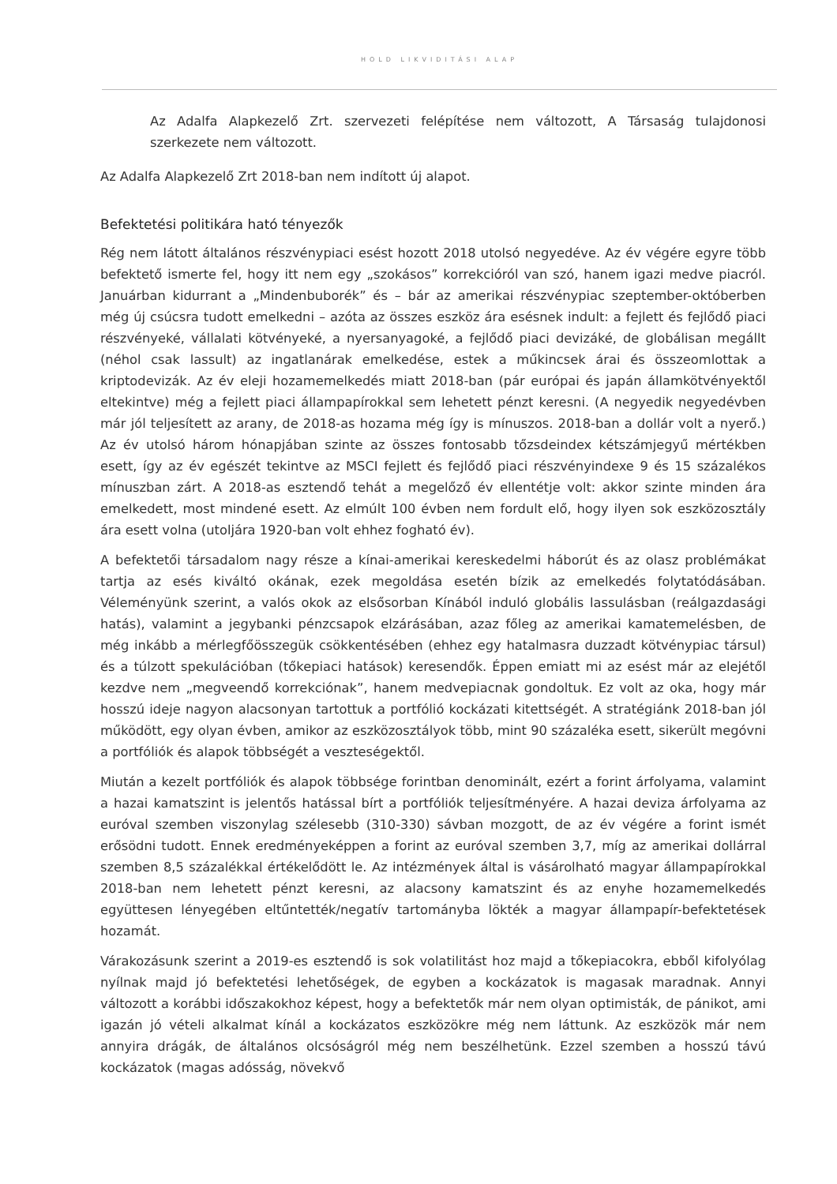HOLD LIKVIDITÁSI ALAP
Az Adalfa Alapkezelő Zrt. szervezeti felépítése nem változott, A Társaság tulajdonosi szerkezete nem változott.
Az Adalfa Alapkezelő Zrt 2018-ban nem indított új alapot.
Befektetési politikára ható tényezők
Rég nem látott általános részvénypiaci esést hozott 2018 utolsó negyedéve. Az év végére egyre több befektető ismerte fel, hogy itt nem egy „szokásos” korrekcióról van szó, hanem igazi medve piacról. Januárban kidurrant a „Mindenbuborék” és – bár az amerikai részvénypiac szeptember-októberben még új csúcsra tudott emelkedni – azóta az összes eszköz ára esésnek indult: a fejlett és fejlődő piaci részvényeké, vállalati kötvényeké, a nyersanyagoké, a fejlődő piaci devizáké, de globálisan megállt (néhol csak lassult) az ingatlanárak emelkedése, estek a műkincsek árai és összeomlottak a kriptodevizák. Az év eleji hozamemelkedés miatt 2018-ban (pár európai és japán államkötvényektől eltekintve) még a fejlett piaci állampapírokkal sem lehetett pénzt keresni. (A negyedik negyedévben már jól teljesített az arany, de 2018-as hozama még így is mínuszos. 2018-ban a dollár volt a nyerő.) Az év utolsó három hónapjában szinte az összes fontosabb tőzsdeindex kétszámjegyű mértékben esett, így az év egészét tekintve az MSCI fejlett és fejlődő piaci részvényindexe 9 és 15 százalékos mínuszban zárt. A 2018-as esztendő tehát a megelőző év ellentétje volt: akkor szinte minden ára emelkedett, most mindené esett. Az elmúlt 100 évben nem fordult elő, hogy ilyen sok eszközosztály ára esett volna (utoljára 1920-ban volt ehhez fogható év).
A befektetői társadalom nagy része a kínai-amerikai kereskedelmi háborút és az olasz problémákat tartja az esés kiváltó okának, ezek megoldása esetén bízik az emelkedés folytatódásában. Véleményünk szerint, a valós okok az elsősorban Kínából induló globális lassulásban (reálgazdasági hatás), valamint a jegybanki pénzcsapok elzárásában, azaz főleg az amerikai kamatemelésben, de még inkább a mérlegfőösszegük csökkentésében (ehhez egy hatalmasra duzzadt kötvénypiac társul) és a túlzott spekulációban (tőkepiaci hatások) keresendők. Éppen emiatt mi az esést már az elejétől kezdve nem „megveendő korrekciónak”, hanem medvepiacnak gondoltuk. Ez volt az oka, hogy már hosszú ideje nagyon alacsonyan tartottuk a portfólió kockázati kitettségét. A stratégiánk 2018-ban jól működött, egy olyan évben, amikor az eszközosztályok több, mint 90 százaléka esett, sikerült megóvni a portfóliók és alapok többségét a veszteségektől.
Miután a kezelt portfóliók és alapok többsége forintban denominált, ezért a forint árfolyama, valamint a hazai kamatszint is jelentős hatással bírt a portfóliók teljesítményére. A hazai deviza árfolyama az euróval szemben viszonylag szélesebb (310-330) sávban mozgott, de az év végére a forint ismét erősödni tudott. Ennek eredményeképpen a forint az euróval szemben 3,7, míg az amerikai dollárral szemben 8,5 százalékkal értékelődött le. Az intézmények által is vásárolható magyar állampapírokkal 2018-ban nem lehetett pénzt keresni, az alacsony kamatszint és az enyhe hozamemelkedés együttesen lényegében eltűntették/negatív tartományba lökték a magyar állampapír-befektetések hozamát.
Várakozásunk szerint a 2019-es esztendő is sok volatilitást hoz majd a tőkepiacokra, ebből kifolyólag nyílnak majd jó befektetési lehetőségek, de egyben a kockázatok is magasak maradnak. Annyi változott a korábbi időszakokhoz képest, hogy a befektetők már nem olyan optimisták, de pánikot, ami igazán jó vételi alkalmat kínál a kockázatos eszközökre még nem láttunk. Az eszközök már nem annyira drágák, de általános olcsóságról még nem beszélhetünk. Ezzel szemben a hosszú távú kockázatok (magas adósság, növekvő